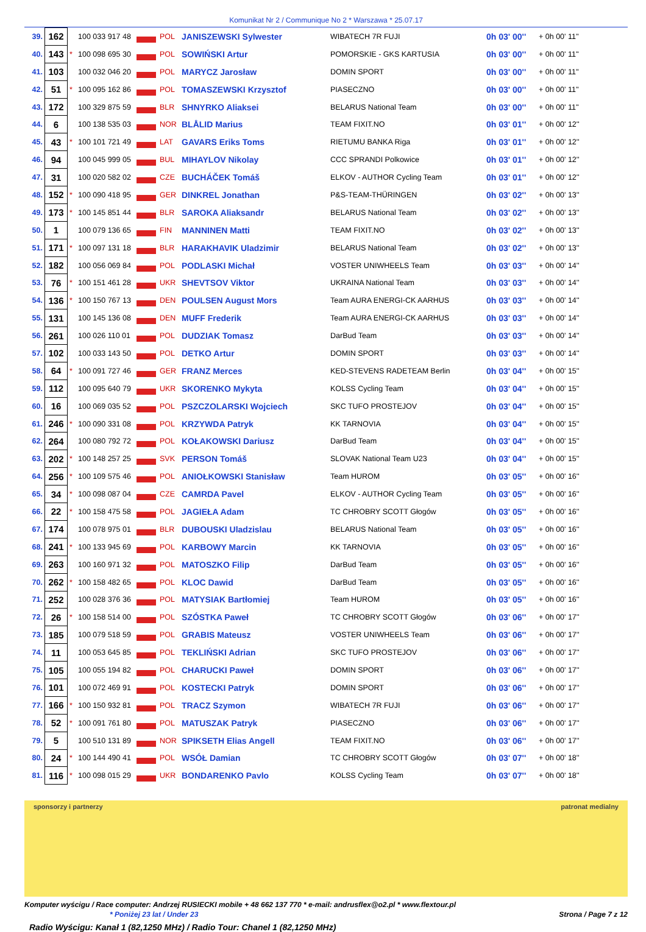Komunikat Nr 2 / Communique No 2 * Warszawa * 25.07.17
| 39. | 162 | | 100 033 917 48 | | POL | JANISZEWSKI Sylwester | WIBATECH 7R FUJI | 0h 03' 00'' | + 0h 00' 11'' |
| 40. | 143 | * | 100 098 695 30 | | POL | SOWIŃSKI Artur | POMORSKIE - GKS KARTUSIA | 0h 03' 00'' | + 0h 00' 11'' |
| 41. | 103 | | 100 032 046 20 | | POL | MARYCZ Jarosław | DOMIN SPORT | 0h 03' 00'' | + 0h 00' 11'' |
| 42. | 51 | * | 100 095 162 86 | | POL | TOMASZEWSKI Krzysztof | PIASECZNO | 0h 03' 00'' | + 0h 00' 11'' |
| 43. | 172 | | 100 329 875 59 | | BLR | SHNYRKO Aliaksei | BELARUS National Team | 0h 03' 00'' | + 0h 00' 11'' |
| 44. | 6 | | 100 138 535 03 | | NOR | BLÅLID Marius | TEAM FIXIT.NO | 0h 03' 01'' | + 0h 00' 12'' |
| 45. | 43 | * | 100 101 721 49 | | LAT | GAVARS Eriks Toms | RIETUMU BANKA Riga | 0h 03' 01'' | + 0h 00' 12'' |
| 46. | 94 | | 100 045 999 05 | | BUL | MIHAYLOV Nikolay | CCC SPRANDI Polkowice | 0h 03' 01'' | + 0h 00' 12'' |
| 47. | 31 | | 100 020 582 02 | | CZE | BUCHÁČEK Tomáš | ELKOV - AUTHOR Cycling Team | 0h 03' 01'' | + 0h 00' 12'' |
| 48. | 152 | * | 100 090 418 95 | | GER | DINKREL Jonathan | P&S-TEAM-THÜRINGEN | 0h 03' 02'' | + 0h 00' 13'' |
| 49. | 173 | * | 100 145 851 44 | | BLR | SAROKA Aliaksandr | BELARUS National Team | 0h 03' 02'' | + 0h 00' 13'' |
| 50. | 1 | | 100 079 136 65 | | FIN | MANNINEN Matti | TEAM FIXIT.NO | 0h 03' 02'' | + 0h 00' 13'' |
| 51. | 171 | * | 100 097 131 18 | | BLR | HARAKHAVIK Uladzimir | BELARUS National Team | 0h 03' 02'' | + 0h 00' 13'' |
| 52. | 182 | | 100 056 069 84 | | POL | PODLASKI Michał | VOSTER UNIWHEELS Team | 0h 03' 03'' | + 0h 00' 14'' |
| 53. | 76 | * | 100 151 461 28 | | UKR | SHEVTSOV Viktor | UKRAINA National Team | 0h 03' 03'' | + 0h 00' 14'' |
| 54. | 136 | * | 100 150 767 13 | | DEN | POULSEN August Mors | Team AURA ENERGI-CK AARHUS | 0h 03' 03'' | + 0h 00' 14'' |
| 55. | 131 | | 100 145 136 08 | | DEN | MUFF Frederik | Team AURA ENERGI-CK AARHUS | 0h 03' 03'' | + 0h 00' 14'' |
| 56. | 261 | | 100 026 110 01 | | POL | DUDZIAK Tomasz | DarBud Team | 0h 03' 03'' | + 0h 00' 14'' |
| 57. | 102 | | 100 033 143 50 | | POL | DETKO Artur | DOMIN SPORT | 0h 03' 03'' | + 0h 00' 14'' |
| 58. | 64 | * | 100 091 727 46 | | GER | FRANZ Merces | KED-STEVENS RADETEAM Berlin | 0h 03' 04'' | + 0h 00' 15'' |
| 59. | 112 | | 100 095 640 79 | | UKR | SKORENKO Mykyta | KOLSS Cycling Team | 0h 03' 04'' | + 0h 00' 15'' |
| 60. | 16 | | 100 069 035 52 | | POL | PSZCZOLARSKI Wojciech | SKC TUFO PROSTEJOV | 0h 03' 04'' | + 0h 00' 15'' |
| 61. | 246 | * | 100 090 331 08 | | POL | KRZYWDA Patryk | KK TARNOVIA | 0h 03' 04'' | + 0h 00' 15'' |
| 62. | 264 | | 100 080 792 72 | | POL | KOŁAKOWSKI Dariusz | DarBud Team | 0h 03' 04'' | + 0h 00' 15'' |
| 63. | 202 | * | 100 148 257 25 | | SVK | PERSON Tomáš | SLOVAK National Team U23 | 0h 03' 04'' | + 0h 00' 15'' |
| 64. | 256 | * | 100 109 575 46 | | POL | ANIOŁKOWSKI Stanisław | Team HUROM | 0h 03' 05'' | + 0h 00' 16'' |
| 65. | 34 | * | 100 098 087 04 | | CZE | CAMRDA Pavel | ELKOV - AUTHOR Cycling Team | 0h 03' 05'' | + 0h 00' 16'' |
| 66. | 22 | * | 100 158 475 58 | | POL | JAGIEŁA Adam | TC CHROBRY SCOTT Głogów | 0h 03' 05'' | + 0h 00' 16'' |
| 67. | 174 | | 100 078 975 01 | | BLR | DUBOUSKI Uladzislau | BELARUS National Team | 0h 03' 05'' | + 0h 00' 16'' |
| 68. | 241 | * | 100 133 945 69 | | POL | KARBOWY Marcin | KK TARNOVIA | 0h 03' 05'' | + 0h 00' 16'' |
| 69. | 263 | | 100 160 971 32 | | POL | MATOSZKO Filip | DarBud Team | 0h 03' 05'' | + 0h 00' 16'' |
| 70. | 262 | * | 100 158 482 65 | | POL | KLOC Dawid | DarBud Team | 0h 03' 05'' | + 0h 00' 16'' |
| 71. | 252 | | 100 028 376 36 | | POL | MATYSIAK Bartłomiej | Team HUROM | 0h 03' 05'' | + 0h 00' 16'' |
| 72. | 26 | * | 100 158 514 00 | | POL | SZÓSTKA Paweł | TC CHROBRY SCOTT Głogów | 0h 03' 06'' | + 0h 00' 17'' |
| 73. | 185 | | 100 079 518 59 | | POL | GRABIS Mateusz | VOSTER UNIWHEELS Team | 0h 03' 06'' | + 0h 00' 17'' |
| 74. | 11 | | 100 053 645 85 | | POL | TEKLIŃSKI Adrian | SKC TUFO PROSTEJOV | 0h 03' 06'' | + 0h 00' 17'' |
| 75. | 105 | | 100 055 194 82 | | POL | CHARUCKI Paweł | DOMIN SPORT | 0h 03' 06'' | + 0h 00' 17'' |
| 76. | 101 | | 100 072 469 91 | | POL | KOSTECKI Patryk | DOMIN SPORT | 0h 03' 06'' | + 0h 00' 17'' |
| 77. | 166 | * | 100 150 932 81 | | POL | TRACZ Szymon | WIBATECH 7R FUJI | 0h 03' 06'' | + 0h 00' 17'' |
| 78. | 52 | * | 100 091 761 80 | | POL | MATUSZAK Patryk | PIASECZNO | 0h 03' 06'' | + 0h 00' 17'' |
| 79. | 5 | | 100 510 131 89 | | NOR | SPIKSETH Elias Angell | TEAM FIXIT.NO | 0h 03' 06'' | + 0h 00' 17'' |
| 80. | 24 | * | 100 144 490 41 | | POL | WSÓŁ Damian | TC CHROBRY SCOTT Głogów | 0h 03' 07'' | + 0h 00' 18'' |
| 81. | 116 | * | 100 098 015 29 | | UKR | BONDARENKO Pavlo | KOLSS Cycling Team | 0h 03' 07'' | + 0h 00' 18'' |
sponsorzy i partnerzy patronat medialny
Komputer wyścigu / Race computer: Andrzej RUSIECKI mobile + 48 662 137 770 * e-mail: andrusflex@o2.pl * www.flextour.pl
* Poniżej 23 lat / Under 23 Strona / Page 7 z 12
Radio Wyścigu: Kanał 1 (82,1250 MHz) / Radio Tour: Chanel 1 (82,1250 MHz)